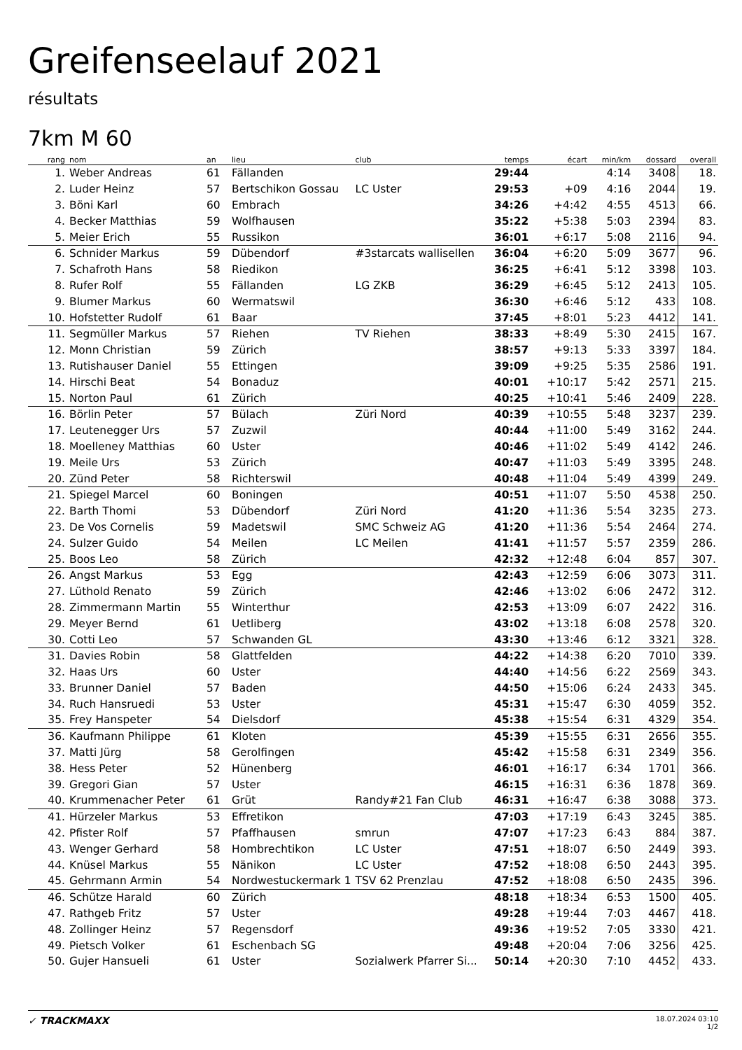Greifenseelauf 2021
résultats
7km M 60
| rang | nom | an | lieu | club | temps | écart | min/km | dossard | overall |
| --- | --- | --- | --- | --- | --- | --- | --- | --- | --- |
| 1. | Weber Andreas | 61 | Fällanden | | 29:44 | | 4:14 | 3408 | 18. |
| 2. | Luder Heinz | 57 | Bertschikon Gossau | LC Uster | 29:53 | +09 | 4:16 | 2044 | 19. |
| 3. | Böni Karl | 60 | Embrach | | 34:26 | +4:42 | 4:55 | 4513 | 66. |
| 4. | Becker Matthias | 59 | Wolfhausen | | 35:22 | +5:38 | 5:03 | 2394 | 83. |
| 5. | Meier Erich | 55 | Russikon | | 36:01 | +6:17 | 5:08 | 2116 | 94. |
| 6. | Schnider Markus | 59 | Dübendorf | #3starcats wallisellen | 36:04 | +6:20 | 5:09 | 3677 | 96. |
| 7. | Schafroth Hans | 58 | Riedikon | | 36:25 | +6:41 | 5:12 | 3398 | 103. |
| 8. | Rufer Rolf | 55 | Fällanden | LG ZKB | 36:29 | +6:45 | 5:12 | 2413 | 105. |
| 9. | Blumer Markus | 60 | Wermatswil | | 36:30 | +6:46 | 5:12 | 433 | 108. |
| 10. | Hofstetter Rudolf | 61 | Baar | | 37:45 | +8:01 | 5:23 | 4412 | 141. |
| 11. | Segmüller Markus | 57 | Riehen | TV Riehen | 38:33 | +8:49 | 5:30 | 2415 | 167. |
| 12. | Monn Christian | 59 | Zürich | | 38:57 | +9:13 | 5:33 | 3397 | 184. |
| 13. | Rutishauser Daniel | 55 | Ettingen | | 39:09 | +9:25 | 5:35 | 2586 | 191. |
| 14. | Hirschi Beat | 54 | Bonaduz | | 40:01 | +10:17 | 5:42 | 2571 | 215. |
| 15. | Norton Paul | 61 | Zürich | | 40:25 | +10:41 | 5:46 | 2409 | 228. |
| 16. | Börlin Peter | 57 | Bülach | Züri Nord | 40:39 | +10:55 | 5:48 | 3237 | 239. |
| 17. | Leutenegger Urs | 57 | Zuzwil | | 40:44 | +11:00 | 5:49 | 3162 | 244. |
| 18. | Moelleney Matthias | 60 | Uster | | 40:46 | +11:02 | 5:49 | 4142 | 246. |
| 19. | Meile Urs | 53 | Zürich | | 40:47 | +11:03 | 5:49 | 3395 | 248. |
| 20. | Zünd Peter | 58 | Richterswil | | 40:48 | +11:04 | 5:49 | 4399 | 249. |
| 21. | Spiegel Marcel | 60 | Boningen | | 40:51 | +11:07 | 5:50 | 4538 | 250. |
| 22. | Barth Thomi | 53 | Dübendorf | Züri Nord | 41:20 | +11:36 | 5:54 | 3235 | 273. |
| 23. | De Vos Cornelis | 59 | Madetswil | SMC Schweiz AG | 41:20 | +11:36 | 5:54 | 2464 | 274. |
| 24. | Sulzer Guido | 54 | Meilen | LC Meilen | 41:41 | +11:57 | 5:57 | 2359 | 286. |
| 25. | Boos Leo | 58 | Zürich | | 42:32 | +12:48 | 6:04 | 857 | 307. |
| 26. | Angst Markus | 53 | Egg | | 42:43 | +12:59 | 6:06 | 3073 | 311. |
| 27. | Lüthold Renato | 59 | Zürich | | 42:46 | +13:02 | 6:06 | 2472 | 312. |
| 28. | Zimmermann Martin | 55 | Winterthur | | 42:53 | +13:09 | 6:07 | 2422 | 316. |
| 29. | Meyer Bernd | 61 | Uetliberg | | 43:02 | +13:18 | 6:08 | 2578 | 320. |
| 30. | Cotti Leo | 57 | Schwanden GL | | 43:30 | +13:46 | 6:12 | 3321 | 328. |
| 31. | Davies Robin | 58 | Glattfelden | | 44:22 | +14:38 | 6:20 | 7010 | 339. |
| 32. | Haas Urs | 60 | Uster | | 44:40 | +14:56 | 6:22 | 2569 | 343. |
| 33. | Brunner Daniel | 57 | Baden | | 44:50 | +15:06 | 6:24 | 2433 | 345. |
| 34. | Ruch Hansruedi | 53 | Uster | | 45:31 | +15:47 | 6:30 | 4059 | 352. |
| 35. | Frey Hanspeter | 54 | Dielsdorf | | 45:38 | +15:54 | 6:31 | 4329 | 354. |
| 36. | Kaufmann Philippe | 61 | Kloten | | 45:39 | +15:55 | 6:31 | 2656 | 355. |
| 37. | Matti Jürg | 58 | Gerolfingen | | 45:42 | +15:58 | 6:31 | 2349 | 356. |
| 38. | Hess Peter | 52 | Hünenberg | | 46:01 | +16:17 | 6:34 | 1701 | 366. |
| 39. | Gregori Gian | 57 | Uster | | 46:15 | +16:31 | 6:36 | 1878 | 369. |
| 40. | Krummenacher Peter | 61 | Grüt | Randy#21 Fan Club | 46:31 | +16:47 | 6:38 | 3088 | 373. |
| 41. | Hürzeler Markus | 53 | Effretikon | | 47:03 | +17:19 | 6:43 | 3245 | 385. |
| 42. | Pfister Rolf | 57 | Pfaffhausen | smrun | 47:07 | +17:23 | 6:43 | 884 | 387. |
| 43. | Wenger Gerhard | 58 | Hombrechtikon | LC Uster | 47:51 | +18:07 | 6:50 | 2449 | 393. |
| 44. | Knüsel Markus | 55 | Nänikon | LC Uster | 47:52 | +18:08 | 6:50 | 2443 | 395. |
| 45. | Gehrmann Armin | 54 | Nordwestuckermark 1 | TSV 62 Prenzlau | 47:52 | +18:08 | 6:50 | 2435 | 396. |
| 46. | Schütze Harald | 60 | Zürich | | 48:18 | +18:34 | 6:53 | 1500 | 405. |
| 47. | Rathgeb Fritz | 57 | Uster | | 49:28 | +19:44 | 7:03 | 4467 | 418. |
| 48. | Zollinger Heinz | 57 | Regensdorf | | 49:36 | +19:52 | 7:05 | 3330 | 421. |
| 49. | Pietsch Volker | 61 | Eschenbach SG | | 49:48 | +20:04 | 7:06 | 3256 | 425. |
| 50. | Gujer Hansueli | 61 | Uster | Sozialwerk Pfarrer Si... | 50:14 | +20:30 | 7:10 | 4452 | 433. |
✓ TRACKMAXX 18.07.2024 03:10
1/2